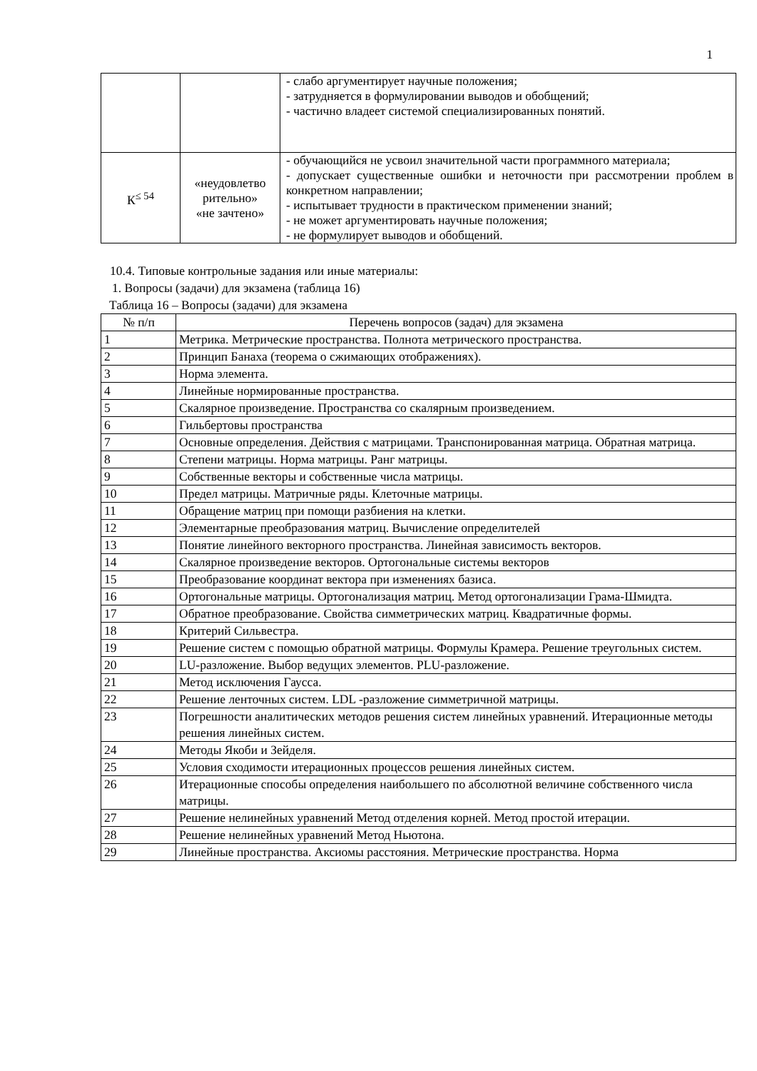1
| | | - слабо аргументирует научные положения; - затрудняется в формулировании выводов и обобщений; - частично владеет системой специализированных понятий. |
| К<sup>≤ 54</sup> | «неудовлетво рительно» «не зачтено» | - обучающийся не усвоил значительной части программного материала; - допускает существенные ошибки и неточности при рассмотрении проблем в конкретном направлении; - испытывает трудности в практическом применении знаний; - не может аргументировать научные положения; - не формулирует выводов и обобщений. |
10.4. Типовые контрольные задания или иные материалы:
1. Вопросы (задачи) для экзамена (таблица 16)
Таблица 16 – Вопросы (задачи) для экзамена
| № п/п | Перечень вопросов (задач) для экзамена |
| 1 | Метрика. Метрические пространства. Полнота метрического пространства. |
| 2 | Принцип Банаха (теорема о сжимающих отображениях). |
| 3 | Норма элемента. |
| 4 | Линейные нормированные пространства. |
| 5 | Скалярное произведение. Пространства со скалярным произведением. |
| 6 | Гильбертовы пространства |
| 7 | Основные определения. Действия с матрицами. Транспонированная матрица. Обратная матрица. |
| 8 | Степени матрицы. Норма матрицы. Ранг матрицы. |
| 9 | Собственные векторы и собственные числа матрицы. |
| 10 | Предел матрицы. Матричные ряды. Клеточные матрицы. |
| 11 | Обращение матриц при помощи разбиения на клетки. |
| 12 | Элементарные преобразования матриц. Вычисление определителей |
| 13 | Понятие линейного векторного пространства. Линейная зависимость векторов. |
| 14 | Скалярное произведение векторов. Ортогональные системы векторов |
| 15 | Преобразование координат вектора при изменениях базиса. |
| 16 | Ортогональные матрицы. Ортогонализация матриц. Метод ортогонализации Грама-Шмидта. |
| 17 | Обратное преобразование. Свойства симметрических матриц. Квадратичные формы. |
| 18 | Критерий Сильвестра. |
| 19 | Решение систем с помощью обратной матрицы. Формулы Крамера. Решение треугольных систем. |
| 20 | LU-разложение. Выбор ведущих элементов. PLU-разложение. |
| 21 | Метод исключения Гаусса. |
| 22 | Решение ленточных систем. LDL -разложение симметричной матрицы. |
| 23 | Погрешности аналитических методов решения систем линейных уравнений. Итерационные методы решения линейных систем. |
| 24 | Методы Якоби и Зейделя. |
| 25 | Условия сходимости итерационных процессов решения линейных систем. |
| 26 | Итерационные способы определения наибольшего по абсолютной величине собственного числа матрицы. |
| 27 | Решение нелинейных уравнений Метод отделения корней. Метод простой итерации. |
| 28 | Решение нелинейных уравнений Метод Ньютона. |
| 29 | Линейные пространства. Аксиомы расстояния. Метрические пространства. Норма |